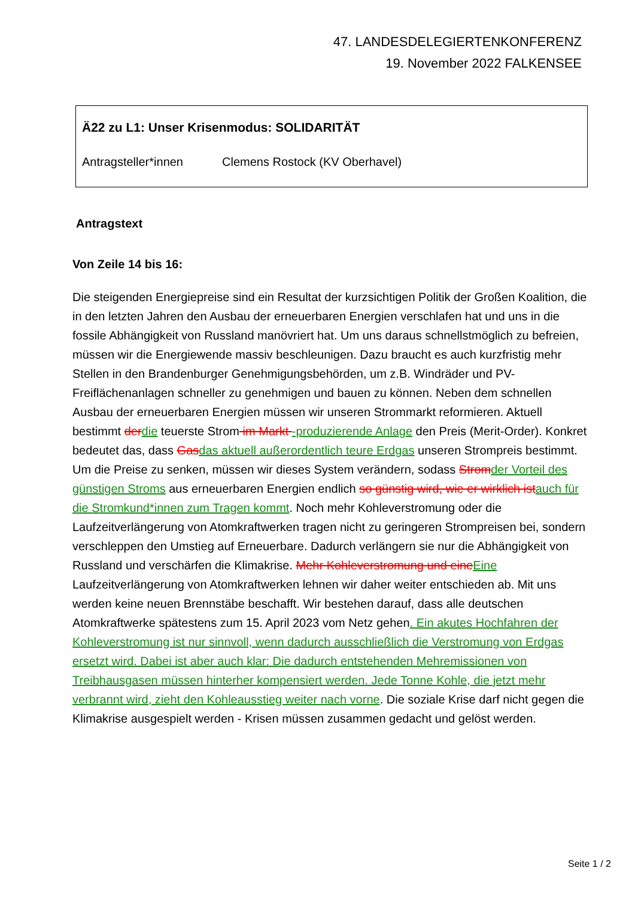47. LANDESDELEGIERTENKONFERENZ
19. November 2022 FALKENSEE
Ä22 zu L1: Unser Krisenmodus: SOLIDARITÄT
Antragsteller*innen Clemens Rostock (KV Oberhavel)
Antragstext
Von Zeile 14 bis 16:
Die steigenden Energiepreise sind ein Resultat der kurzsichtigen Politik der Großen Koalition, die in den letzten Jahren den Ausbau der erneuerbaren Energien verschlafen hat und uns in die fossile Abhängigkeit von Russland manövriert hat. Um uns daraus schnellstmöglich zu befreien, müssen wir die Energiewende massiv beschleunigen. Dazu braucht es auch kurzfristig mehr Stellen in den Brandenburger Genehmigungsbehörden, um z.B. Windräder und PV-Freiflächenanlagen schneller zu genehmigen und bauen zu können. Neben dem schnellen Ausbau der erneuerbaren Energien müssen wir unseren Strommarkt reformieren. Aktuell bestimmt derdie teuerste Strom im Markt -produzierende Anlage den Preis (Merit-Order). Konkret bedeutet das, dass Gasdas aktuell außerordentlich teure Erdgas unseren Strompreis bestimmt. Um die Preise zu senken, müssen wir dieses System verändern, sodass Stromder Vorteil des günstigen Stroms aus erneuerbaren Energien endlich so günstig wird, wie er wirklich istauch für die Stromkund*innen zum Tragen kommt. Noch mehr Kohleverstromung oder die Laufzeitverlängerung von Atomkraftwerken tragen nicht zu geringeren Strompreisen bei, sondern verschleppen den Umstieg auf Erneuerbare. Dadurch verlängern sie nur die Abhängigkeit von Russland und verschärfen die Klimakrise. Mehr Kohleverstromung und eineEine Laufzeitverlängerung von Atomkraftwerken lehnen wir daher weiter entschieden ab. Mit uns werden keine neuen Brennstäbe beschafft. Wir bestehen darauf, dass alle deutschen Atomkraftwerke spätestens zum 15. April 2023 vom Netz gehen. Ein akutes Hochfahren der Kohleverstromung ist nur sinnvoll, wenn dadurch ausschließlich die Verstromung von Erdgas ersetzt wird. Dabei ist aber auch klar: Die dadurch entstehenden Mehremissionen von Treibhausgasen müssen hinterher kompensiert werden. Jede Tonne Kohle, die jetzt mehr verbrannt wird, zieht den Kohleausstieg weiter nach vorne. Die soziale Krise darf nicht gegen die Klimakrise ausgespielt werden - Krisen müssen zusammen gedacht und gelöst werden.
Seite 1 / 2